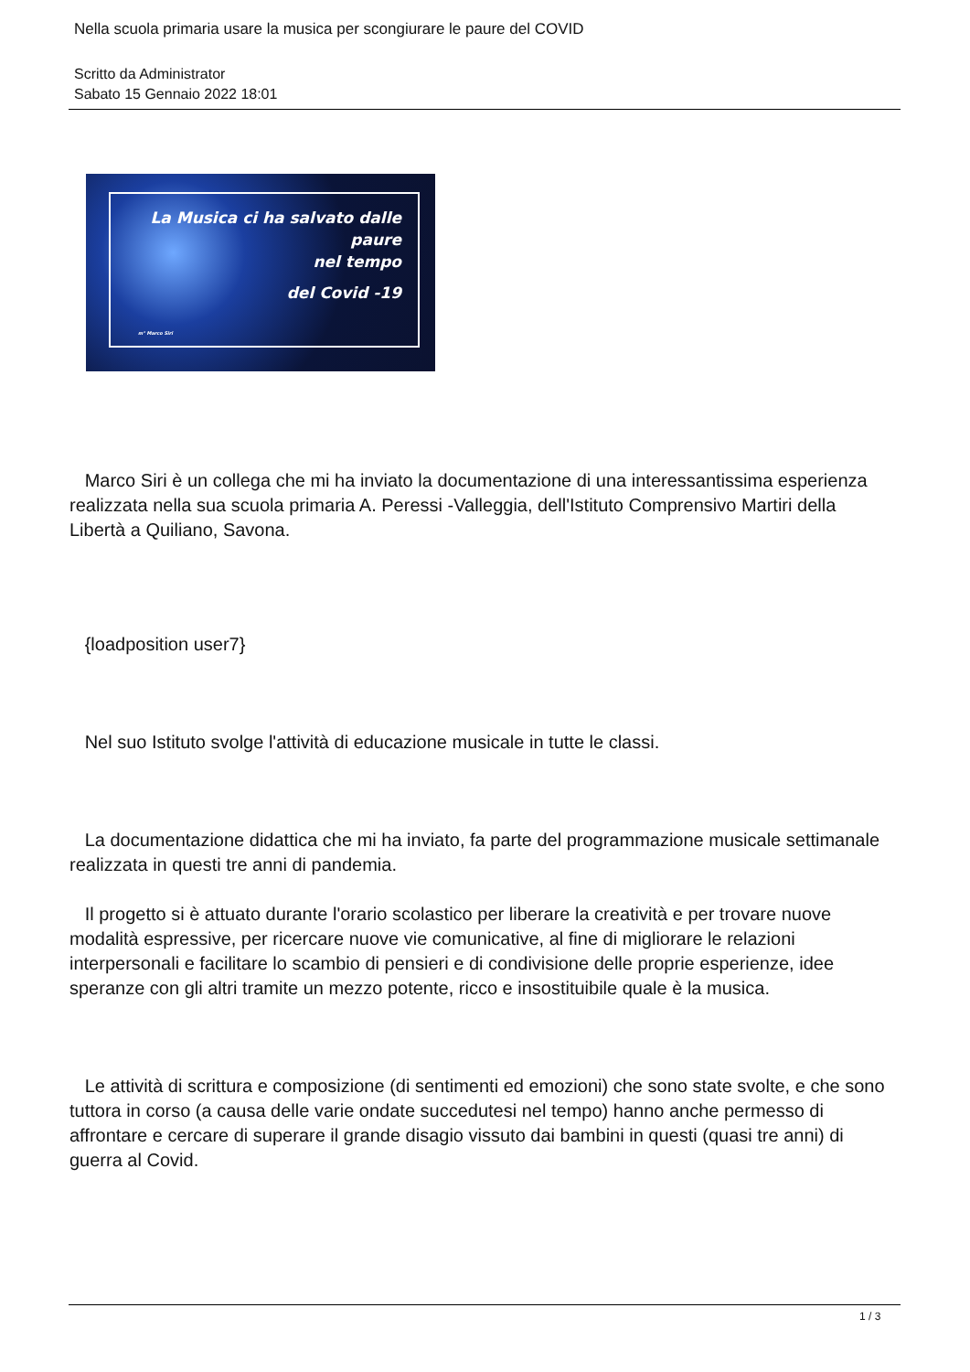Nella scuola primaria usare la musica per scongiurare le paure del COVID
Scritto da Administrator
Sabato 15 Gennaio 2022 18:01
La Musica ci ha salvato dalle paure
nel tempo
del Covid -19
m° Marco Siri
Marco Siri è un collega che mi ha inviato la documentazione di una interessantissima esperienza realizzata nella sua scuola primaria A. Peressi -Valleggia, dell'Istituto Comprensivo Martiri della Libertà a Quiliano, Savona.
{loadposition user7}
Nel suo Istituto svolge l'attività di educazione musicale in tutte le classi.
La documentazione didattica che mi ha inviato, fa parte del programmazione musicale settimanale realizzata in questi tre anni di pandemia.
Il progetto si è attuato durante l'orario scolastico per liberare la creatività e per trovare nuove modalità espressive, per ricercare nuove vie comunicative, al fine di migliorare le relazioni interpersonali e facilitare lo scambio di pensieri e di condivisione delle proprie esperienze, idee speranze con gli altri tramite un mezzo potente, ricco e insostituibile quale è la musica.
Le attività di scrittura e composizione (di sentimenti ed emozioni) che sono state svolte, e che sono tuttora in corso (a causa delle varie ondate succedutesi nel tempo) hanno anche permesso di affrontare e cercare di superare il grande disagio vissuto dai bambini in questi (quasi tre anni) di guerra al Covid.
1 / 3